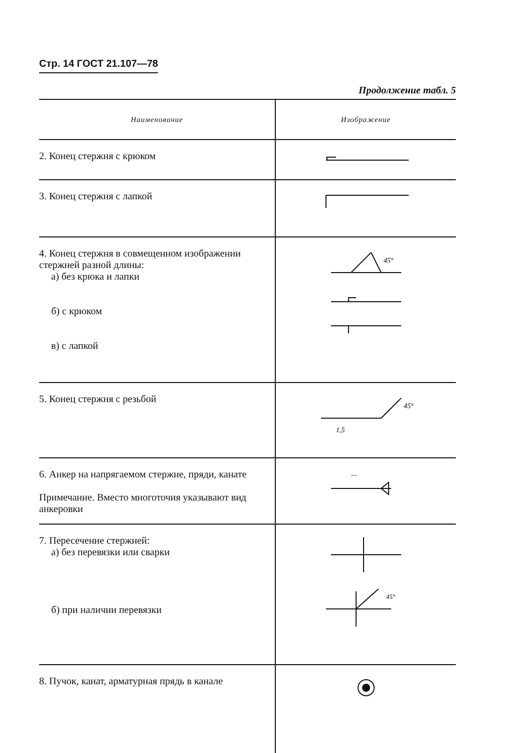Стр. 14 ГОСТ 21.107—78
Продолжение табл. 5
| Наименование | Изображение |
| --- | --- |
| 2. Конец стержня с крюком | |
| 3. Конец стержня с лапкой | |
| 4. Конец стержня в совмещенном изображении стержней разной длины: а) без крюка и лапки б) с крюком в) с лапкой | 45° |
| 5. Конец стержня с резьбой | 45° 1,5 |
| 6. Анкер на напрягаемом стержне, пряди, канате Примечание. Вместо многоточия указывают вид анкеровки | ... |
| 7. Пересечение стержней: а) без перевязки или сварки б) при наличии перевязки | 45° |
| 8. Пучок, канат, арматурная прядь в канале | |